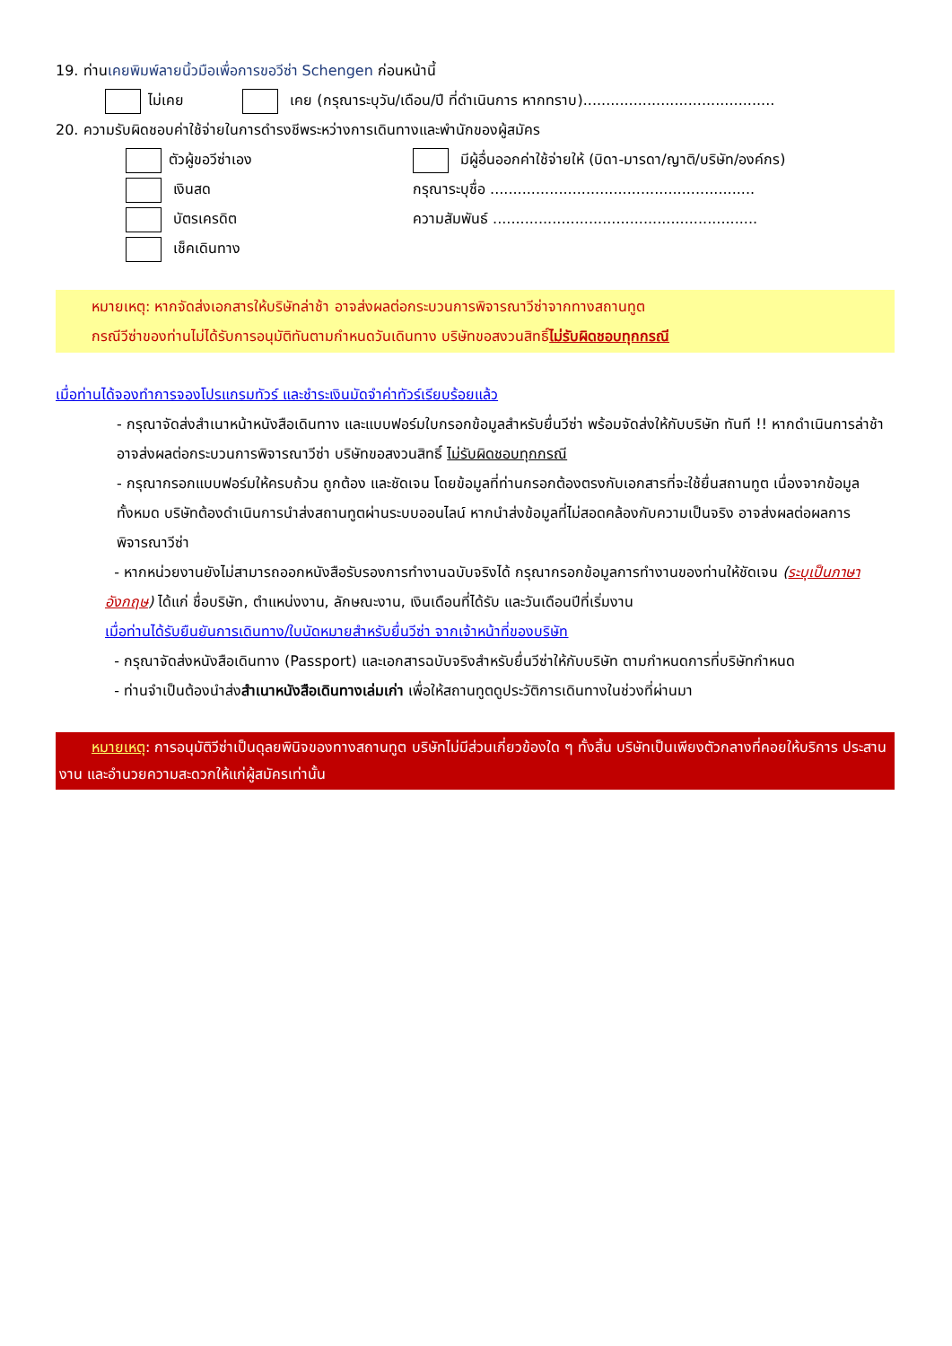19. ท่านเคยพิมพ์ลายนิ้วมือเพื่อการขอวีซ่า Schengen ก่อนหน้านี้
ไม่เคย เคย (กรุณาระบุวัน/เดือน/ปี ที่ดำเนินการ หากทราบ)..........................................
20. ความรับผิดชอบค่าใช้จ่ายในการดำรงชีพระหว่างการเดินทางและพำนักของผู้สมัคร
ตัวผู้ขอวีซ่าเอง
เงินสด
บัตรเครดิต
เช็คเดินทาง
มีผู้อื่นออกค่าใช้จ่ายให้ (บิดา-มารดา/ญาติ/บริษัท/องค์กร)
กรุณาระบุชื่อ ..........................................................
ความสัมพันธ์ ..........................................................
หมายเหตุ: หากจัดส่งเอกสารให้บริษัทล่าช้า อาจส่งผลต่อกระบวนการพิจารณาวีซ่าจากทางสถานทูต
กรณีวีซ่าของท่านไม่ได้รับการอนุมัติทันตามกำหนดวันเดินทาง บริษัทขอสงวนสิทธิ์ไม่รับผิดชอบทุกกรณี
เมื่อท่านได้จองทำการจองโปรแกรมทัวร์ และชำระเงินมัดจำค่าทัวร์เรียบร้อยแล้ว
- กรุณาจัดส่งสำเนาหน้าหนังสือเดินทาง และแบบฟอร์มใบกรอกข้อมูลสำหรับยื่นวีซ่า พร้อมจัดส่งให้กับบริษัท ทันที !! หากดำเนินการล่าช้า อาจส่งผลต่อกระบวนการพิจารณาวีซ่า บริษัทขอสงวนสิทธิ์ ไม่รับผิดชอบทุกกรณี
- กรุณากรอกแบบฟอร์มให้ครบถ้วน ถูกต้อง และชัดเจน โดยข้อมูลที่ท่านกรอกต้องตรงกับเอกสารที่จะใช้ยื่นสถานทูต เนื่องจากข้อมูลทั้งหมด บริษัทต้องดำเนินการนำส่งสถานทูตผ่านระบบออนไลน์ หากนำส่งข้อมูลที่ไม่สอดคล้องกับความเป็นจริง อาจส่งผลต่อผลการพิจารณาวีซ่า
- หากหน่วยงานยังไม่สามารถออกหนังสือรับรองการทำงานฉบับจริงได้ กรุณากรอกข้อมูลการทำงานของท่านให้ชัดเจน (ระบุเป็นภาษาอังกฤษ) ได้แก่ ชื่อบริษัท, ตำแหน่งงาน, ลักษณะงาน, เงินเดือนที่ได้รับ และวันเดือนปีที่เริ่มงาน
เมื่อท่านได้รับยืนยันการเดินทาง/ใบนัดหมายสำหรับยื่นวีซ่า จากเจ้าหน้าที่ของบริษัท
- กรุณาจัดส่งหนังสือเดินทาง (Passport) และเอกสารฉบับจริงสำหรับยื่นวีซ่าให้กับบริษัท ตามกำหนดการที่บริษัทกำหนด
- ท่านจำเป็นต้องนำส่งสำเนาหนังสือเดินทางเล่มเก่า เพื่อให้สถานทูตดูประวัติการเดินทางในช่วงที่ผ่านมา
หมายเหตุ: การอนุมัติวีซ่าเป็นดุลยพินิจของทางสถานทูต บริษัทไม่มีส่วนเกี่ยวข้องใด ๆ ทั้งสิ้น บริษัทเป็นเพียงตัวกลางที่คอยให้บริการ ประสานงาน และอำนวยความสะดวกให้แก่ผู้สมัครเท่านั้น